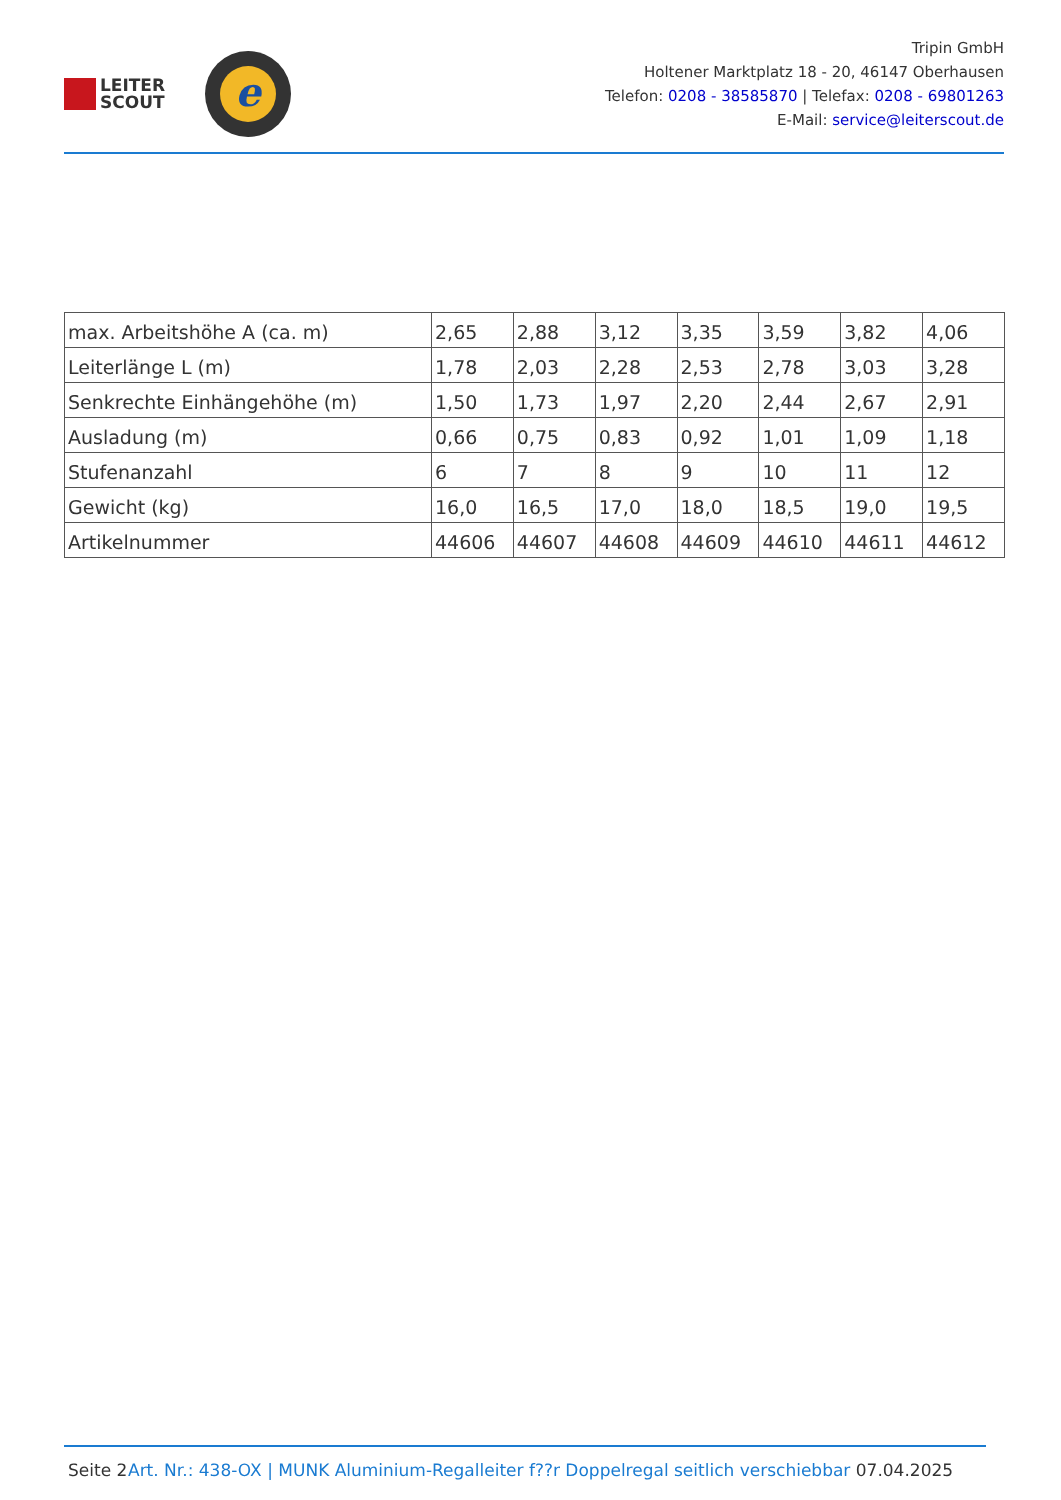LEITER
SCOUT
e
Tripin GmbH
Holtener Marktplatz 18 - 20, 46147 Oberhausen
Telefon: 0208 - 38585870 | Telefax: 0208 - 69801263
E-Mail: service@leiterscout.de
| max. Arbeitshöhe A (ca. m) | 2,65 | 2,88 | 3,12 | 3,35 | 3,59 | 3,82 | 4,06 |
| Leiterlänge L (m) | 1,78 | 2,03 | 2,28 | 2,53 | 2,78 | 3,03 | 3,28 |
| Senkrechte Einhängehöhe (m) | 1,50 | 1,73 | 1,97 | 2,20 | 2,44 | 2,67 | 2,91 |
| Ausladung (m) | 0,66 | 0,75 | 0,83 | 0,92 | 1,01 | 1,09 | 1,18 |
| Stufenanzahl | 6 | 7 | 8 | 9 | 10 | 11 | 12 |
| Gewicht (kg) | 16,0 | 16,5 | 17,0 | 18,0 | 18,5 | 19,0 | 19,5 |
| Artikelnummer | 44606 | 44607 | 44608 | 44609 | 44610 | 44611 | 44612 |
Seite 2
Art. Nr.: 438-OX | MUNK Aluminium-Regalleiter f??r Doppelregal seitlich verschiebbar 07.04.2025